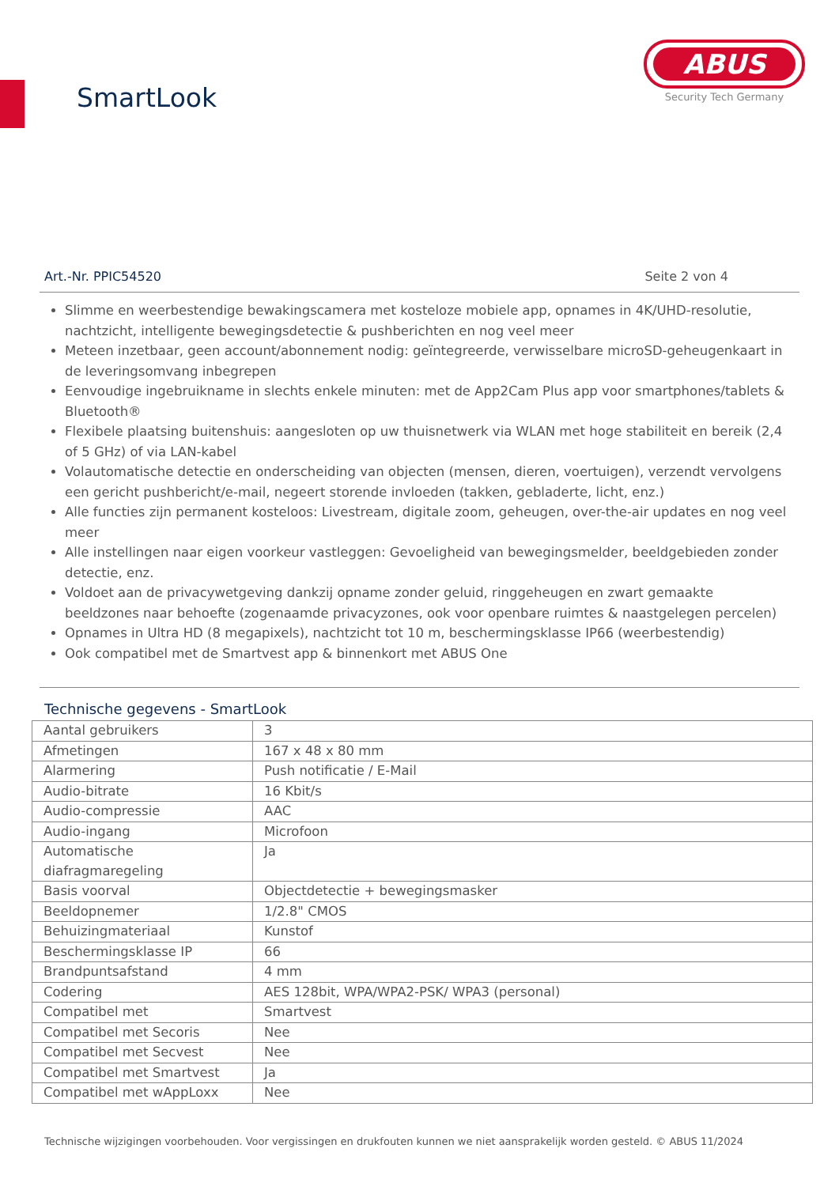SmartLook
ABUS
Security Tech Germany
Art.-Nr. PPIC54520 Seite 2 von 4
Slimme en weerbestendige bewakingscamera met kosteloze mobiele app, opnames in 4K/UHD-resolutie, nachtzicht, intelligente bewegingsdetectie & pushberichten en nog veel meer
Meteen inzetbaar, geen account/abonnement nodig: geïntegreerde, verwisselbare microSD-geheugenkaart in de leveringsomvang inbegrepen
Eenvoudige ingebruikname in slechts enkele minuten: met de App2Cam Plus app voor smartphones/tablets & Bluetooth®
Flexibele plaatsing buitenshuis: aangesloten op uw thuisnetwerk via WLAN met hoge stabiliteit en bereik (2,4 of 5 GHz) of via LAN-kabel
Volautomatische detectie en onderscheiding van objecten (mensen, dieren, voertuigen), verzendt vervolgens een gericht pushbericht/e-mail, negeert storende invloeden (takken, gebladerte, licht, enz.)
Alle functies zijn permanent kosteloos: Livestream, digitale zoom, geheugen, over-the-air updates en nog veel meer
Alle instellingen naar eigen voorkeur vastleggen: Gevoeligheid van bewegingsmelder, beeldgebieden zonder detectie, enz.
Voldoet aan de privacywetgeving dankzij opname zonder geluid, ringgeheugen en zwart gemaakte beeldzones naar behoefte (zogenaamde privacyzones, ook voor openbare ruimtes & naastgelegen percelen)
Opnames in Ultra HD (8 megapixels), nachtzicht tot 10 m, beschermingsklasse IP66 (weerbestendig)
Ook compatibel met de Smartvest app & binnenkort met ABUS One
Technische gegevens - SmartLook
| Aantal gebruikers | 3 |
| Afmetingen | 167 x 48 x 80 mm |
| Alarmering | Push notificatie / E-Mail |
| Audio-bitrate | 16 Kbit/s |
| Audio-compressie | AAC |
| Audio-ingang | Microfoon |
| Automatische diafragmaregeling | Ja |
| Basis voorval | Objectdetectie + bewegingsmasker |
| Beeldopnemer | 1/2.8" CMOS |
| Behuizingmateriaal | Kunstof |
| Beschermingsklasse IP | 66 |
| Brandpuntsafstand | 4 mm |
| Codering | AES 128bit, WPA/WPA2-PSK/ WPA3 (personal) |
| Compatibel met | Smartvest |
| Compatibel met Secoris | Nee |
| Compatibel met Secvest | Nee |
| Compatibel met Smartvest | Ja |
| Compatibel met wAppLoxx | Nee |
Technische wijzigingen voorbehouden. Voor vergissingen en drukfouten kunnen we niet aansprakelijk worden gesteld. © ABUS 11/2024